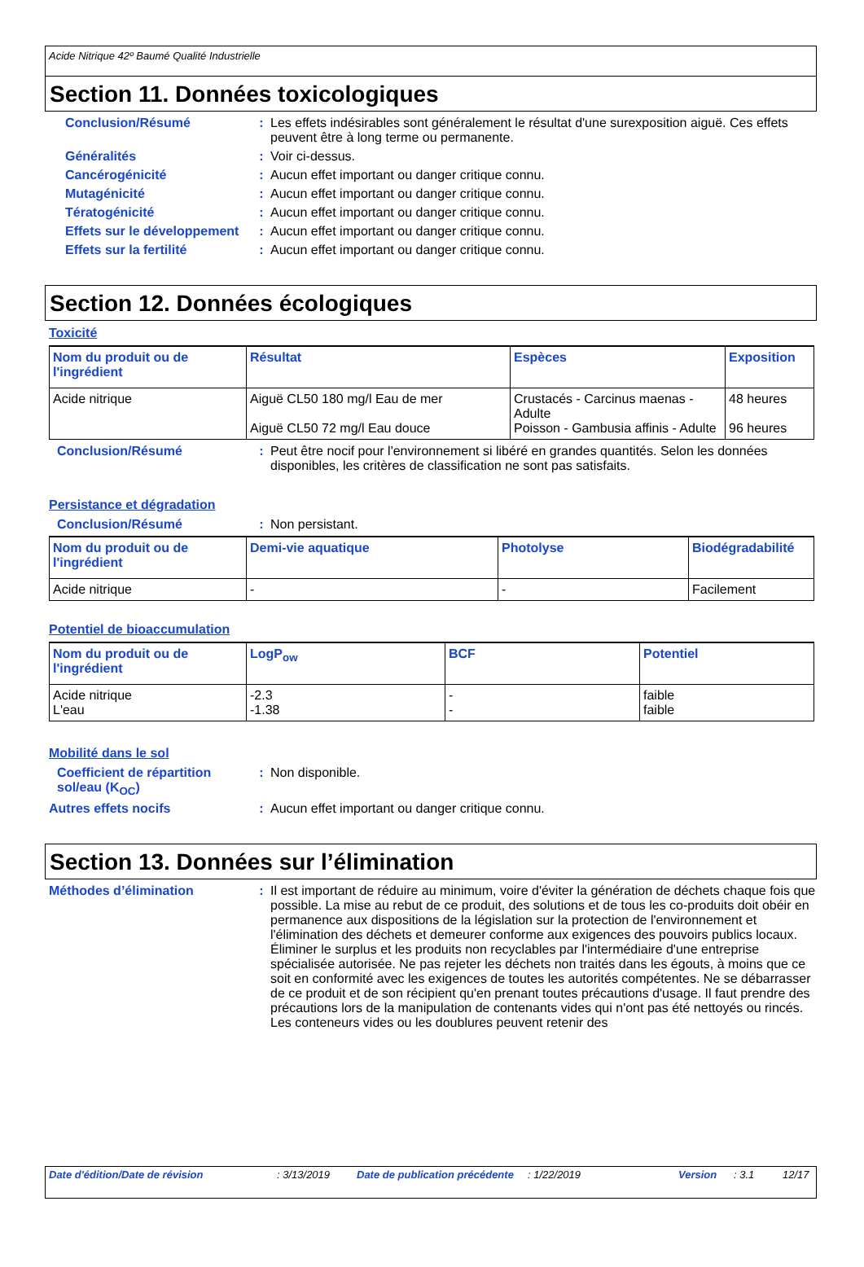Acide Nitrique 42º Baumé Qualité Industrielle
Section 11. Données toxicologiques
Conclusion/Résumé : Les effets indésirables sont généralement le résultat d'une surexposition aiguë. Ces effets peuvent être à long terme ou permanente.
Généralités : Voir ci-dessus.
Cancérogénicité : Aucun effet important ou danger critique connu.
Mutagénicité : Aucun effet important ou danger critique connu.
Tératogénicité : Aucun effet important ou danger critique connu.
Effets sur le développement
: Aucun effet important ou danger critique connu.
Effets sur la fertilité : Aucun effet important ou danger critique connu.
Section 12. Données écologiques
Toxicité
| Nom du produit ou de l'ingrédient | Résultat | Espèces | Exposition |
| --- | --- | --- | --- |
| Acide nitrique | Aiguë CL50 180 mg/l Eau de mer Aiguë CL50 72 mg/l Eau douce | Crustacés - Carcinus maenas - Adulte Poisson - Gambusia affinis - Adulte | 48 heures 96 heures |
Conclusion/Résumé : Peut être nocif pour l'environnement si libéré en grandes quantités. Selon les données disponibles, les critères de classification ne sont pas satisfaits.
Persistance et dégradation
Conclusion/Résumé : Non persistant.
| Nom du produit ou de l'ingrédient | Demi-vie aquatique | Photolyse | Biodégradabilité |
| --- | --- | --- | --- |
| Acide nitrique | - | - | Facilement |
Potentiel de bioaccumulation
| Nom du produit ou de l'ingrédient | LogP<sub>ow</sub> | BCF | Potentiel |
| --- | --- | --- | --- |
| Acide nitrique L'eau | -2.3 -1.38 | - - | faible faible |
Mobilité dans le sol
Coefficient de répartition sol/eau (K<sub>OC</sub>)
: Non disponible.
Autres effets nocifs : Aucun effet important ou danger critique connu.
Section 13. Données sur l’élimination
Méthodes d’élimination : Il est important de réduire au minimum, voire d'éviter la génération de déchets chaque fois que possible. La mise au rebut de ce produit, des solutions et de tous les co-produits doit obéir en permanence aux dispositions de la législation sur la protection de l'environnement et l'élimination des déchets et demeurer conforme aux exigences des pouvoirs publics locaux. Éliminer le surplus et les produits non recyclables par l'intermédiaire d'une entreprise spécialisée autorisée. Ne pas rejeter les déchets non traités dans les égouts, à moins que ce soit en conformité avec les exigences de toutes les autorités compétentes. Ne se débarrasser de ce produit et de son récipient qu'en prenant toutes précautions d'usage. Il faut prendre des précautions lors de la manipulation de contenants vides qui n'ont pas été nettoyés ou rincés. Les conteneurs vides ou les doublures peuvent retenir des
Date d'édition/Date de révision: 3/13/2019 Date de publication précédente: 1/22/2019 Version: 3.1 12/17